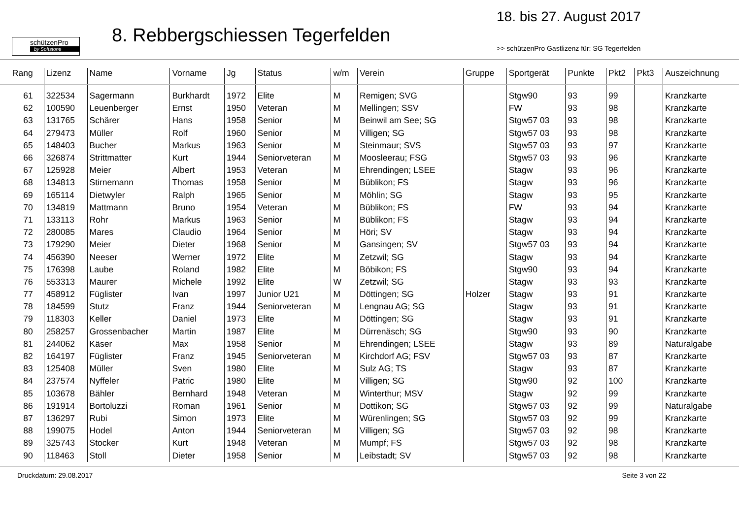schützenPro
by Softstone
8. Rebbergschiessen Tegerfelden
18. bis 27. August 2017
>> schützenPro Gastlizenz für: SG Tegerfelden
| Rang | Lizenz | Name | Vorname | Jg | Status | w/m | Verein | Gruppe | Sportgerät | Punkte | Pkt2 | Pkt3 | Auszeichnung |
| --- | --- | --- | --- | --- | --- | --- | --- | --- | --- | --- | --- | --- | --- |
| 61 | 322534 | Sagermann | Burkhardt | 1972 | Elite | M | Remigen; SVG | | Stgw90 | 93 | 99 | | Kranzkarte |
| 62 | 100590 | Leuenberger | Ernst | 1950 | Veteran | M | Mellingen; SSV | | FW | 93 | 98 | | Kranzkarte |
| 63 | 131765 | Schärer | Hans | 1958 | Senior | M | Beinwil am See; SG | | Stgw57 03 | 93 | 98 | | Kranzkarte |
| 64 | 279473 | Müller | Rolf | 1960 | Senior | M | Villigen; SG | | Stgw57 03 | 93 | 98 | | Kranzkarte |
| 65 | 148403 | Bucher | Markus | 1963 | Senior | M | Steinmaur; SVS | | Stgw57 03 | 93 | 97 | | Kranzkarte |
| 66 | 326874 | Strittmatter | Kurt | 1944 | Seniorveteran | M | Moosleerau; FSG | | Stgw57 03 | 93 | 96 | | Kranzkarte |
| 67 | 125928 | Meier | Albert | 1953 | Veteran | M | Ehrendingen; LSEE | | Stagw | 93 | 96 | | Kranzkarte |
| 68 | 134813 | Stirnemann | Thomas | 1958 | Senior | M | Büblikon; FS | | Stagw | 93 | 96 | | Kranzkarte |
| 69 | 165114 | Dietwyler | Ralph | 1965 | Senior | M | Möhlin; SG | | Stagw | 93 | 95 | | Kranzkarte |
| 70 | 134819 | Mattmann | Bruno | 1954 | Veteran | M | Büblikon; FS | | FW | 93 | 94 | | Kranzkarte |
| 71 | 133113 | Rohr | Markus | 1963 | Senior | M | Büblikon; FS | | Stagw | 93 | 94 | | Kranzkarte |
| 72 | 280085 | Mares | Claudio | 1964 | Senior | M | Höri; SV | | Stagw | 93 | 94 | | Kranzkarte |
| 73 | 179290 | Meier | Dieter | 1968 | Senior | M | Gansingen; SV | | Stgw57 03 | 93 | 94 | | Kranzkarte |
| 74 | 456390 | Neeser | Werner | 1972 | Elite | M | Zetzwil; SG | | Stagw | 93 | 94 | | Kranzkarte |
| 75 | 176398 | Laube | Roland | 1982 | Elite | M | Böbikon; FS | | Stgw90 | 93 | 94 | | Kranzkarte |
| 76 | 553313 | Maurer | Michele | 1992 | Elite | W | Zetzwil; SG | | Stagw | 93 | 93 | | Kranzkarte |
| 77 | 458912 | Füglister | Ivan | 1997 | Junior U21 | M | Döttingen; SG | Holzer | Stagw | 93 | 91 | | Kranzkarte |
| 78 | 184599 | Stutz | Franz | 1944 | Seniorveteran | M | Lengnau AG; SG | | Stagw | 93 | 91 | | Kranzkarte |
| 79 | 118303 | Keller | Daniel | 1973 | Elite | M | Döttingen; SG | | Stagw | 93 | 91 | | Kranzkarte |
| 80 | 258257 | Grossenbacher | Martin | 1987 | Elite | M | Dürrenäsch; SG | | Stgw90 | 93 | 90 | | Kranzkarte |
| 81 | 244062 | Käser | Max | 1958 | Senior | M | Ehrendingen; LSEE | | Stagw | 93 | 89 | | Naturalgabe |
| 82 | 164197 | Füglister | Franz | 1945 | Seniorveteran | M | Kirchdorf AG; FSV | | Stgw57 03 | 93 | 87 | | Kranzkarte |
| 83 | 125408 | Müller | Sven | 1980 | Elite | M | Sulz AG; TS | | Stagw | 93 | 87 | | Kranzkarte |
| 84 | 237574 | Nyffeler | Patric | 1980 | Elite | M | Villigen; SG | | Stgw90 | 92 | 100 | | Kranzkarte |
| 85 | 103678 | Bähler | Bernhard | 1948 | Veteran | M | Winterthur; MSV | | Stagw | 92 | 99 | | Kranzkarte |
| 86 | 191914 | Bortoluzzi | Roman | 1961 | Senior | M | Dottikon; SG | | Stgw57 03 | 92 | 99 | | Naturalgabe |
| 87 | 136297 | Rubi | Simon | 1973 | Elite | M | Würenlingen; SG | | Stgw57 03 | 92 | 99 | | Kranzkarte |
| 88 | 199075 | Hodel | Anton | 1944 | Seniorveteran | M | Villigen; SG | | Stgw57 03 | 92 | 98 | | Kranzkarte |
| 89 | 325743 | Stocker | Kurt | 1948 | Veteran | M | Mumpf; FS | | Stgw57 03 | 92 | 98 | | Kranzkarte |
| 90 | 118463 | Stoll | Dieter | 1958 | Senior | M | Leibstadt; SV | | Stgw57 03 | 92 | 98 | | Kranzkarte |
Druckdatum: 29.08.2017 Seite 3 von 22